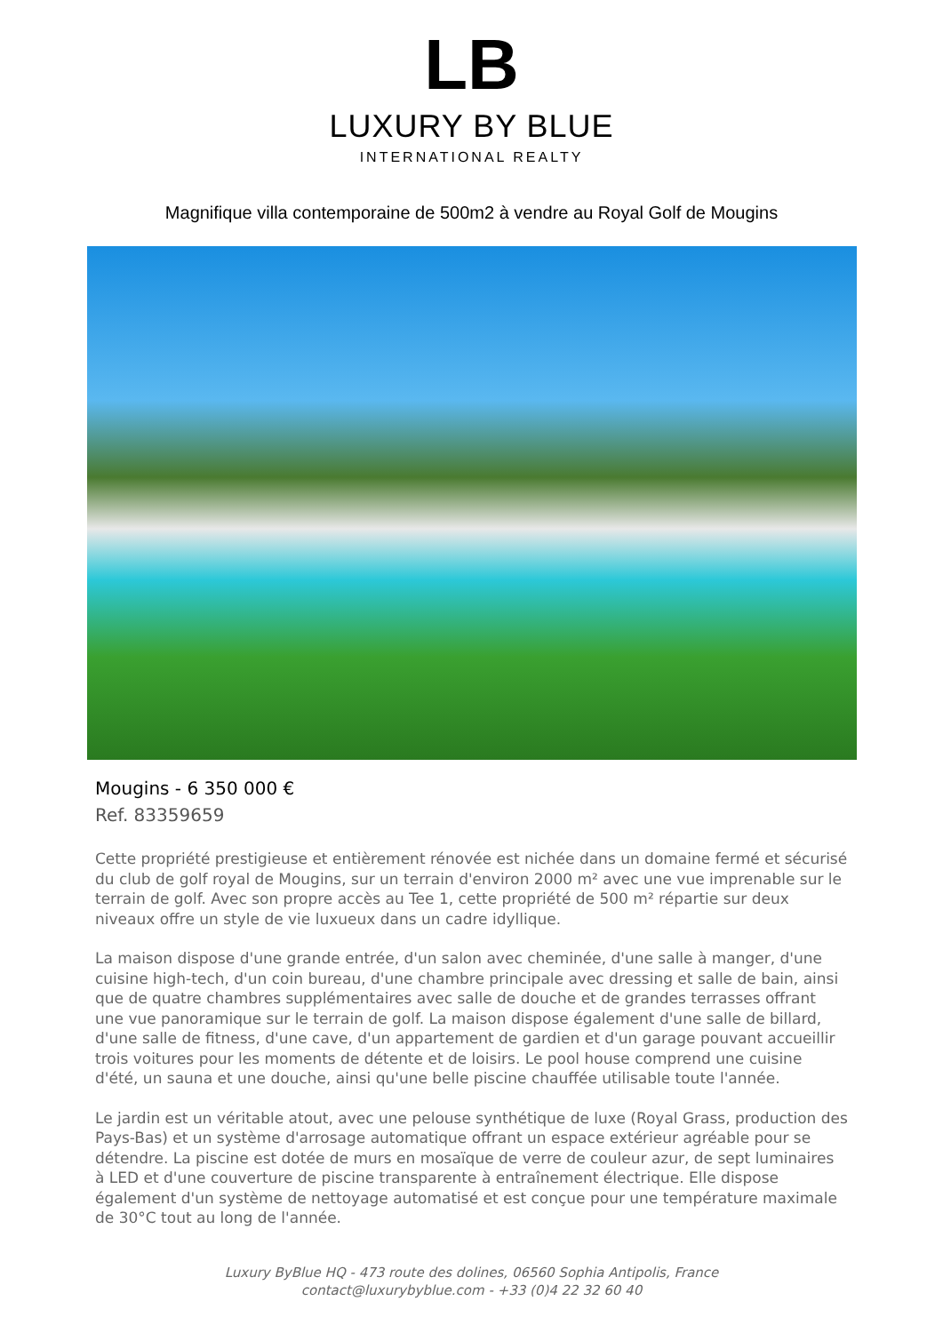LB
LUXURY BY BLUE
INTERNATIONAL REALTY
Magnifique villa contemporaine de 500m2 à vendre au Royal Golf de Mougins
Mougins - 6 350 000 €
Ref. 83359659
Cette propriété prestigieuse et entièrement rénovée est nichée dans un domaine fermé et sécurisé du club de golf royal de Mougins, sur un terrain d'environ 2000 m² avec une vue imprenable sur le terrain de golf. Avec son propre accès au Tee 1, cette propriété de 500 m² répartie sur deux niveaux offre un style de vie luxueux dans un cadre idyllique.
La maison dispose d'une grande entrée, d'un salon avec cheminée, d'une salle à manger, d'une cuisine high-tech, d'un coin bureau, d'une chambre principale avec dressing et salle de bain, ainsi que de quatre chambres supplémentaires avec salle de douche et de grandes terrasses offrant une vue panoramique sur le terrain de golf. La maison dispose également d'une salle de billard, d'une salle de fitness, d'une cave, d'un appartement de gardien et d'un garage pouvant accueillir trois voitures pour les moments de détente et de loisirs. Le pool house comprend une cuisine d'été, un sauna et une douche, ainsi qu'une belle piscine chauffée utilisable toute l'année.
Le jardin est un véritable atout, avec une pelouse synthétique de luxe (Royal Grass, production des Pays-Bas) et un système d'arrosage automatique offrant un espace extérieur agréable pour se détendre. La piscine est dotée de murs en mosaïque de verre de couleur azur, de sept luminaires à LED et d'une couverture de piscine transparente à entraînement électrique. Elle dispose également d'un système de nettoyage automatisé et est conçue pour une température maximale de 30°C tout au long de l'année.
Luxury ByBlue HQ - 473 route des dolines, 06560 Sophia Antipolis, France
contact@luxurybyblue.com - +33 (0)4 22 32 60 40